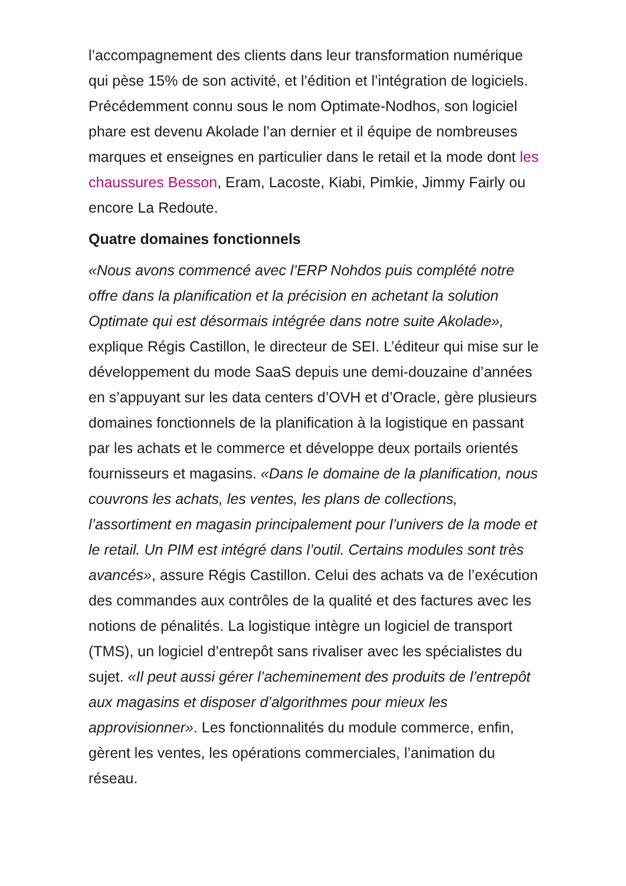l’accompagnement des clients dans leur transformation numérique qui pèse 15% de son activité, et l’édition et l’intégration de logiciels. Précédemment connu sous le nom Optimate-Nodhos, son logiciel phare est devenu Akolade l’an dernier et il équipe de nombreuses marques et enseignes en particulier dans le retail et la mode dont les chaussures Besson, Eram, Lacoste, Kiabi, Pimkie, Jimmy Fairly ou encore La Redoute.
Quatre domaines fonctionnels
«Nous avons commencé avec l’ERP Nohdos puis complété notre offre dans la planification et la précision en achetant la solution Optimate qui est désormais intégrée dans notre suite Akolade», explique Régis Castillon, le directeur de SEI. L’éditeur qui mise sur le développement du mode SaaS depuis une demi-douzaine d’années en s’appuyant sur les data centers d’OVH et d’Oracle, gère plusieurs domaines fonctionnels de la planification à la logistique en passant par les achats et le commerce et développe deux portails orientés fournisseurs et magasins. «Dans le domaine de la planification, nous couvrons les achats, les ventes, les plans de collections, l’assortiment en magasin principalement pour l’univers de la mode et le retail. Un PIM est intégré dans l’outil. Certains modules sont très avancés», assure Régis Castillon. Celui des achats va de l’exécution des commandes aux contrôles de la qualité et des factures avec les notions de pénalités. La logistique intègre un logiciel de transport (TMS), un logiciel d’entrepôt sans rivaliser avec les spécialistes du sujet. «Il peut aussi gérer l’acheminement des produits de l’entrepôt aux magasins et disposer d’algorithmes pour mieux les approvisionner». Les fonctionnalités du module commerce, enfin, gèrent les ventes, les opérations commerciales, l’animation du réseau.